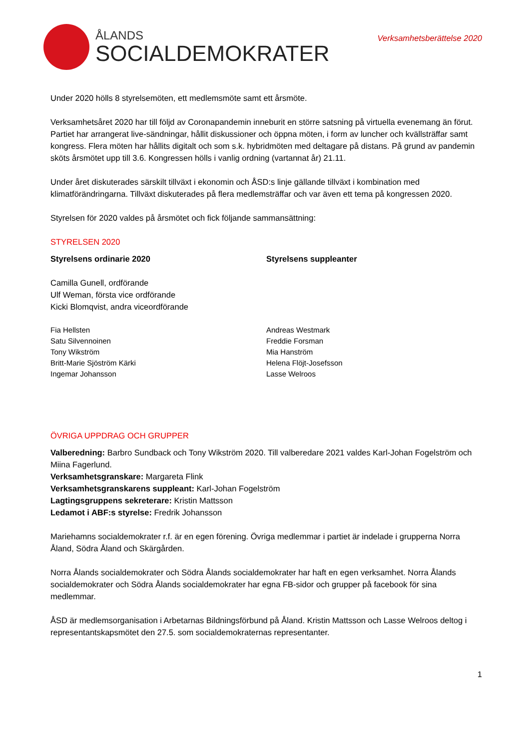ÅLANDS
SOCIALDEMOKRATER
Verksamhetsberättelse 2020
Under 2020 hölls 8 styrelsemöten, ett medlemsmöte samt ett årsmöte.
Verksamhetsåret 2020 har till följd av Coronapandemin inneburit en större satsning på virtuella evenemang än förut. Partiet har arrangerat live-sändningar, hållit diskussioner och öppna möten, i form av luncher och kvällsträffar samt kongress. Flera möten har hållits digitalt och som s.k. hybridmöten med deltagare på distans. På grund av pandemin sköts årsmötet upp till 3.6. Kongressen hölls i vanlig ordning (vartannat år) 21.11.
Under året diskuterades särskilt tillväxt i ekonomin och ÅSD:s linje gällande tillväxt i kombination med klimatförändringarna. Tillväxt diskuterades på flera medlemsträffar och var även ett tema på kongressen 2020.
Styrelsen för 2020 valdes på årsmötet och fick följande sammansättning:
STYRELSEN 2020
Styrelsens ordinarie 2020 Styrelsens suppleanter
Camilla Gunell, ordförande
Ulf Weman, första vice ordförande
Kicki Blomqvist, andra viceordförande
Fia Hellsten
Satu Silvennoinen
Tony Wikström
Britt-Marie Sjöström Kärki
Ingemar Johansson
Andreas Westmark
Freddie Forsman
Mia Hanström
Helena Flöjt-Josefsson
Lasse Welroos
ÖVRIGA UPPDRAG OCH GRUPPER
Valberedning: Barbro Sundback och Tony Wikström 2020. Till valberedare 2021 valdes Karl-Johan Fogelström och Miina Fagerlund.
Verksamhetsgranskare: Margareta Flink
Verksamhetsgranskarens suppleant: Karl-Johan Fogelström
Lagtingsgruppens sekreterare: Kristin Mattsson
Ledamot i ABF:s styrelse: Fredrik Johansson
Mariehamns socialdemokrater r.f. är en egen förening. Övriga medlemmar i partiet är indelade i grupperna Norra Åland, Södra Åland och Skärgården.
Norra Ålands socialdemokrater och Södra Ålands socialdemokrater har haft en egen verksamhet. Norra Ålands socialdemokrater och Södra Ålands socialdemokrater har egna FB-sidor och grupper på facebook för sina medlemmar.
ÅSD är medlemsorganisation i Arbetarnas Bildningsförbund på Åland. Kristin Mattsson och Lasse Welroos deltog i representantskapsmötet den 27.5. som socialdemokraternas representanter.
1